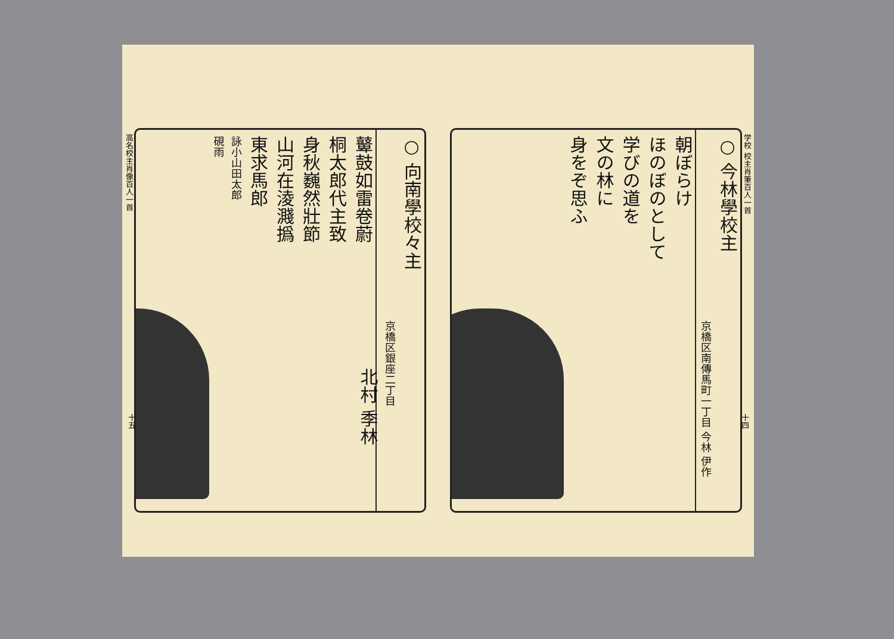高名校主肖像百人一首
○ 向南學校々主
京橋区銀座二丁目
北村 季林
鼙鼓如雷卷蔚
桐太郎代主致
身秋巍然壯節
山河在淩濺撝
東求馬郎
詠小山田太郎
硯雨
十五
学校 校主肖筆百人一首
○ 今林學校主
京橋区南傳馬町一丁目 今林 伊作
朝ぼらけ
ほのぼのとして
学びの道を
文の林に
身をぞ思ふ
十四